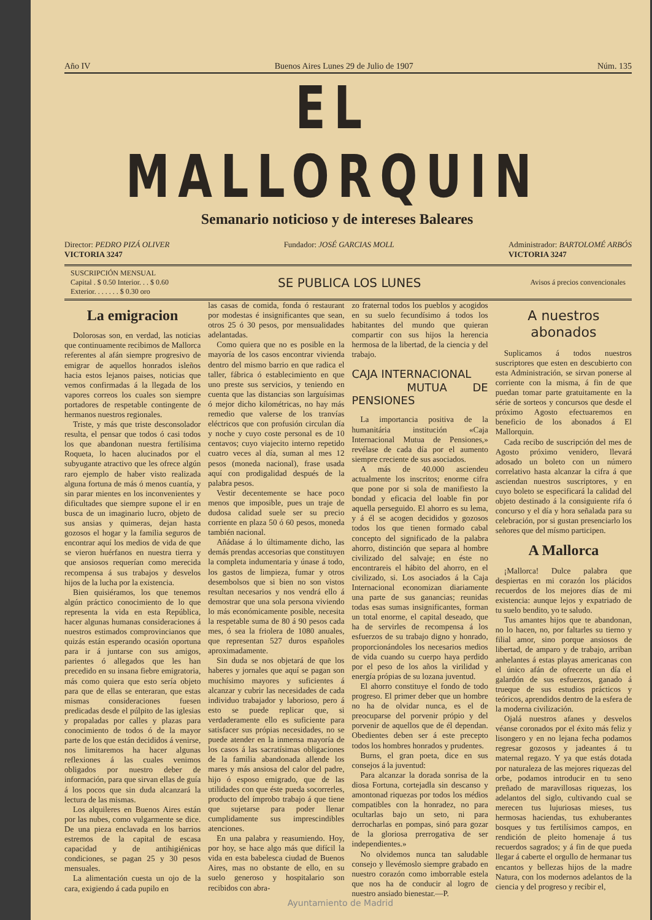Año IV Buenos Aires Lunes 29 de Julio de 1907 Núm. 135
EL MALLORQUIN
Semanario noticioso y de intereses Baleares
Director: PEDRO PIZÁ OLIVER
VICTORIA 3247 Fundador: JOSÉ GARCIAS MOLL Administrador: BARTOLOMÉ ARBÓS
VICTORIA 3247
SUSCRIPCIÓN MENSUAL
Capital . $ 0.50 Interior. . . $ 0.60
Exterior. . . . . . . $ 0.30 oro
SE PUBLICA LOS LUNES
Avisos á precios convencionales
La emigracion
Dolorosas son, en verdad, las noticias que continuamente recibimos de Mallorca referentes al afán siempre progresivo de emigrar de aquellos honrados isleños hacia estos lejanos paises, noticias que vemos confirmadas á la llegada de los vapores correos los cuales son siempre portadores de respetable contingente de hermanos nuestros regionales.
Triste, y más que triste desconsolador resulta, el pensar que todos ó casi todos los que abandonan nuestra fertilísima Roqueta, lo hacen alucinados por el subyugante atractivo que les ofrece algún raro ejemplo de haber visto realizada alguna fortuna de más ó menos cuantía, y sin parar mientes en los inconvenientes y dificultades que siempre supone el ir en busca de un imaginario lucro, objeto de sus ansias y quimeras, dejan hasta gozosos el hogar y la familia seguros de encontrar aquí los medios de vida de que se vieron huérfanos en nuestra tierra y que ansiosos requerían como merecida recompensa á sus trabajos y desvelos hijos de la lucha por la existencia.
Bien quisiéramos, los que tenemos algún práctico conocimiento de lo que representa la vida en esta República, hacer algunas humanas consideraciones á nuestros estimados comprovincianos que quizás están esperando ocasión oportuna para ir á juntarse con sus amigos, parientes ó allegados que les han precedido en su insana fiebre emigratoria, más como quiera que esto sería objeto para que de ellas se enteraran, que estas mismas consideraciones fuesen predicadas desde el púlpito de las iglesias y propaladas por calles y plazas para conocimiento de todos ó de la mayor parte de los que están decididos á venirse, nos limitaremos ha hacer algunas reflexiones á las cuales venimos obligados por nuestro deber de información, para que sirvan ellas de guía á los pocos que sin duda alcanzará la lectura de las mismas.
Los alquileres en Buenos Aires están por las nubes, como vulgarmente se dice. De una pieza enclavada en los barrios estremos de la capital de escasa capacidad y de antihigiénicas condiciones, se pagan 25 y 30 pesos mensuales.
La alimentación cuesta un ojo de la cara, exigiendo á cada pupilo en
las casas de comida, fonda ó restaurant por modestas é insignificantes que sean, otros 25 ó 30 pesos, por mensualidades adelantadas.
Como quiera que no es posible en la mayoría de los casos encontrar vivienda dentro del mismo barrio en que radica el taller, fábrica ó establecimiento en que uno preste sus servicios, y teniendo en cuenta que las distancias son larguísimas ó mejor dicho kilométricas, no hay más remedio que valerse de los tranvías eléctricos que con profusión circulan día y noche y cuyo coste personal es de 10 centavos; cuyo viajecito interno repetido cuatro veces al día, suman al mes 12 pesos (moneda nacional), frase usada aquí con prodigalidad después de la palabra pesos.
Vestir decentemente se hace poco menos que imposible, pues un traje de dudosa calidad suele ser su precio corriente en plaza 50 ó 60 pesos, moneda también nacional.
Añádase á lo últimamente dicho, las demás prendas accesorias que constituyen la completa indumentaria y únase á todo, los gastos de limpieza, fumar y otros desembolsos que si bien no son vistos resultan necesarios y nos vendrá ello á demostrar que una sola persona viviendo lo más económicamente posible, necesita la respetable suma de 80 á 90 pesos cada mes, ó sea la friolera de 1080 anuales, que representan 527 duros españoles aproximadamente.
Sin duda se nos objetará de que los haberes y jornales que aquí se pagan son muchísimo mayores y suficientes á alcanzar y cubrir las necesidades de cada individuo trabajador y laborioso, pero á esto se puede replicar que, si verdaderamente ello es suficiente para satisfacer sus própias necesidades, no se puede atender en la inmensa mayoría de los casos á las sacratísimas obligaciones de la familia abandonada allende los mares y más ansiosa del calor del padre, hijo ó esposo emigrado, que de las utilidades con que éste pueda socorrerles, producto del ímprobo trabajo á que tiene que sujetarse para poder llenar cumplidamente sus imprescindibles atenciones.
En una palabra y reasumiendo. Hoy, por hoy, se hace algo más que difícil la vida en esta babelesca ciudad de Buenos Aires, mas no obstante de ello, en su suelo generoso y hospitalario son recibidos con abra-
zo fraternal todos los pueblos y acogidos en su suelo fecundísimo á todos los habitantes del mundo que quieran compartir con sus hijos la herencia hermosa de la libertad, de la ciencia y del trabajo.
CAJA INTERNACIONAL
MUTUA DE PENSIONES
La importancia positiva de la humanitária institución «Caja Internacional Mutua de Pensiones,» revélase de cada día por el aumento siempre creciente de sus asociados.
A más de 40.000 asciendeu actualmente los inscritos; enorme cifra que pone por si sola de manifiesto la bondad y eficacia del loable fin por aquella perseguido. El ahorro es su lema, y á él se acogen decididos y gozosos todos los que tienen formado cabal concepto del significado de la palabra ahorro, distinción que separa al hombre civilizado del salvaje; en éste no encontrareis el hábito del ahorro, en el civilizado, si. Los asociados á la Caja Internacional economizan diariamente una parte de sus ganancias; reunidas todas esas sumas insignificantes, forman un total enorme, el capital deseado, que ha de servirles de recompensa á los esfuerzos de su trabajo digno y honrado, proporcionándoles los necesarios medios de vida cuando su cuerpo haya perdido por el peso de los años la virilidad y energía própias de su lozana juventud.
El ahorro constituye el fondo de todo progreso. El primer deber que un hombre no ha de olvidar nunca, es el de preocuparse del porvenir própio y del porvenir de aquellos que de él dependan. Obedientes deben ser á este precepto todos los hombres honrados y prudentes.
Burns, el gran poeta, dice en sus consejos á la juventud:
Para alcanzar la dorada sonrisa de la diosa Fortuna, cortejadla sin descanso y amontonad riquezas por todos los médios compatibles con la honradez, no para ocultarlas bajo un seto, ni para derrocharlas en pompas, sinó para gozar de la gloriosa prerrogativa de ser independientes.»
No olvidemos nunca tan saludable consejo y llevémoslo siempre grabado en nuestro corazón como imborrable estela que nos ha de conducir al logro de nuestro ansiado bienestar.—P.
A nuestros abonados
Suplicamos á todos nuestros suscriptores que esten en descubierto con esta Administración, se sirvan ponerse al corriente con la misma, á fin de que puedan tomar parte gratuitamente en la série de sorteos y concursos que desde el próximo Agosto efectuaremos en beneficio de los abonados á El Mallorquin.
Cada recibo de suscripción del mes de Agosto próximo venidero, llevará adosado un boleto con un número correlativo hasta alcanzar la cifra á que asciendan nuestros suscriptores, y en cuyo boleto se especificará la calidad del objeto destinado á la consiguiente rifa ó concurso y el día y hora señalada para su celebración, por si gustan presenciarlo los señores que del mísmo participen.
A Mallorca
¡Mallorca! Dulce palabra que despiertas en mi corazón los plácidos recuerdos de los mejores días de mi existencia: aunque lejos y expatriado de tu suelo bendito, yo te saludo.
Tus amantes hijos que te abandonan, no lo hacen, no, por faltarles su tierno y filial amor, sino porque ansiosos de libertad, de amparo y de trabajo, arriban anhelantes á estas playas americanas con el único afán de ofrecerte un día el galardón de sus esfuerzos, ganado á trueque de sus estudios prácticos y teóricos, aprendidos dentro de la esfera de la moderna civilización.
Ojalá nuestros afanes y desvelos véanse coronados por el éxito más feliz y lisongero y en no lejana fecha podamos regresar gozosos y jadeantes á tu maternal regazo. Y ya que estás dotada por naturaleza de las mejores riquezas del orbe, podamos introducir en tu seno preñado de maravillosas riquezas, los adelantos del siglo, cultivando cual se merecen tus lujuriosas mieses, tus hermosas haciendas, tus exhuberantes bosques y tus fertilísimos campos, en rendición de pleito homenaje á tus recuerdos sagrados; y á fin de que pueda llegar á caberte el orgullo de hermanar tus encantos y bellezas hijos de la madre Natura, con los modernos adelantos de la ciencia y del progreso y recibir el,
Ayuntamiento de Madrid